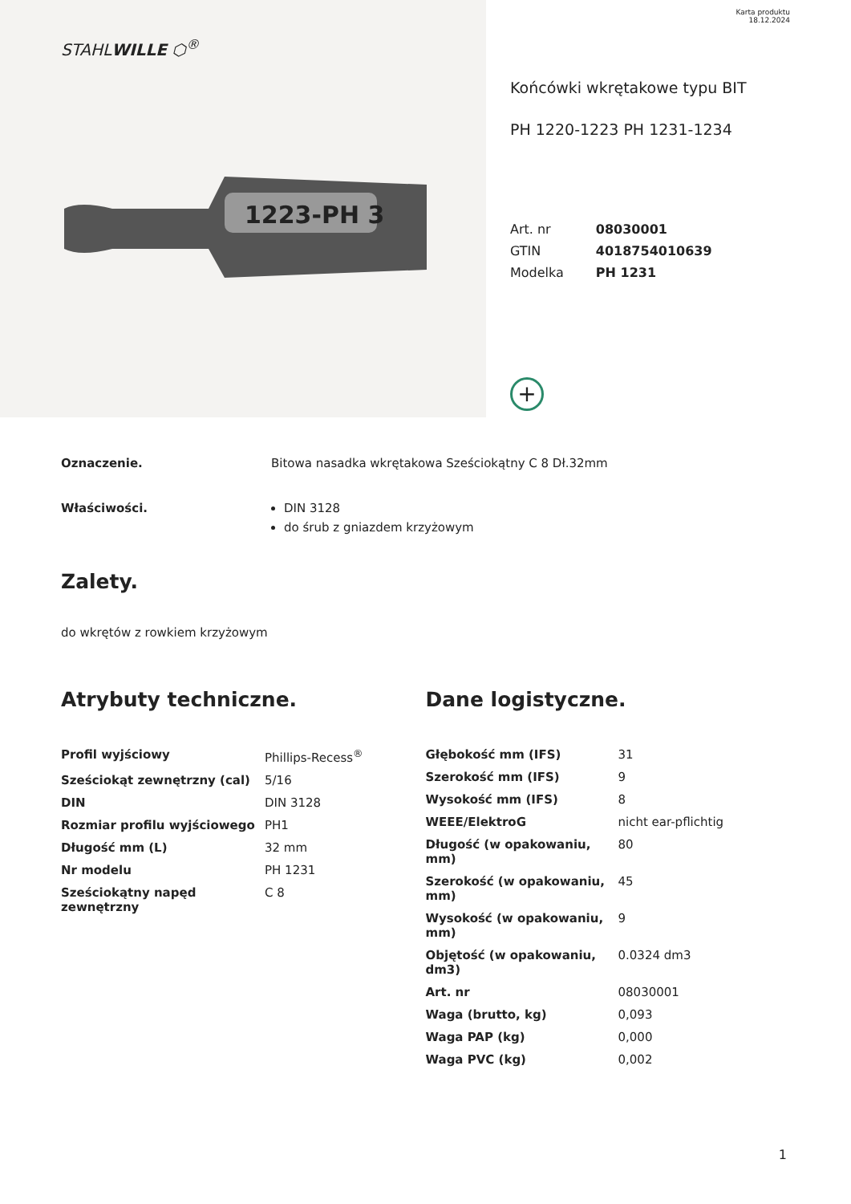STAHLWILLE ⬡<sup>®</sup>
1223-PH 3
Karta produktu
18.12.2024
Końcówki wkrętakowe typu BIT
PH 1220-1223 PH 1231-1234
| Art. nr | 08030001 |
| GTIN | 4018754010639 |
| Modelka | PH 1231 |
+
Oznaczenie. Bitowa nasadka wkrętakowa Sześciokątny C 8 Dł.32mm
Właściwości. DIN 3128
do śrub z gniazdem krzyżowym
Zalety.
do wkrętów z rowkiem krzyżowym
Atrybuty techniczne.
| Profil wyjściowy | Phillips-Recess<sup>®</sup> |
| Sześciokąt zewnętrzny (cal) | 5/16 |
| DIN | DIN 3128 |
| Rozmiar profilu wyjściowego | PH1 |
| Długość mm (L) | 32 mm |
| Nr modelu | PH 1231 |
| Sześciokątny napęd zewnętrzny | C 8 |
Dane logistyczne.
| Głębokość mm (IFS) | 31 |
| Szerokość mm (IFS) | 9 |
| Wysokość mm (IFS) | 8 |
| WEEE/ElektroG | nicht ear-pflichtig |
| Długość (w opakowaniu, mm) | 80 |
| Szerokość (w opakowaniu, mm) | 45 |
| Wysokość (w opakowaniu, mm) | 9 |
| Objętość (w opakowaniu, dm3) | 0.0324 dm3 |
| Art. nr | 08030001 |
| Waga (brutto, kg) | 0,093 |
| Waga PAP (kg) | 0,000 |
| Waga PVC (kg) | 0,002 |
1